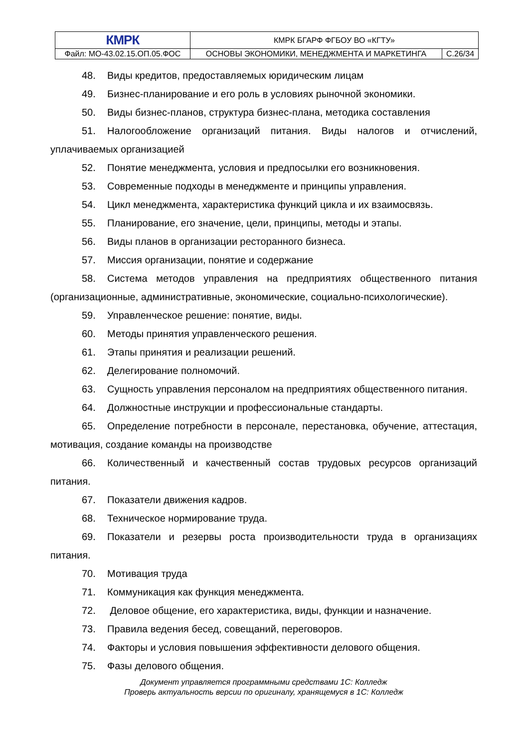| КМРК | КМРК БГАРФ ФГБОУ ВО «КГТУ» | |
| Файл: МО-43.02.15.ОП.05.ФОС | ОСНОВЫ ЭКОНОМИКИ, МЕНЕДЖМЕНТА И МАРКЕТИНГА | С.26/34 |
48. Виды кредитов, предоставляемых юридическим лицам
49. Бизнес-планирование и его роль в условиях рыночной экономики.
50. Виды бизнес-планов, структура бизнес-плана, методика составления
51. Налогообложение организаций питания. Виды налогов и отчислений, уплачиваемых организацией
52. Понятие менеджмента, условия и предпосылки его возникновения.
53. Современные подходы в менеджменте и принципы управления.
54. Цикл менеджмента, характеристика функций цикла и их взаимосвязь.
55. Планирование, его значение, цели, принципы, методы и этапы.
56. Виды планов в организации ресторанного бизнеса.
57. Миссия организации, понятие и содержание
58. Система методов управления на предприятиях общественного питания (организационные, административные, экономические, социально-психологические).
59. Управленческое решение: понятие, виды.
60. Методы принятия управленческого решения.
61. Этапы принятия и реализации решений.
62. Делегирование полномочий.
63. Сущность управления персоналом на предприятиях общественного питания.
64. Должностные инструкции и профессиональные стандарты.
65. Определение потребности в персонале, перестановка, обучение, аттестация, мотивация, создание команды на производстве
66. Количественный и качественный состав трудовых ресурсов организаций питания.
67. Показатели движения кадров.
68. Техническое нормирование труда.
69. Показатели и резервы роста производительности труда в организациях питания.
70. Мотивация труда
71. Коммуникация как функция менеджмента.
72. Деловое общение, его характеристика, виды, функции и назначение.
73. Правила ведения бесед, совещаний, переговоров.
74. Факторы и условия повышения эффективности делового общения.
75. Фазы делового общения.
Документ управляется программными средствами 1С: Колледж
Проверь актуальность версии по оригиналу, хранящемуся в 1С: Колледж